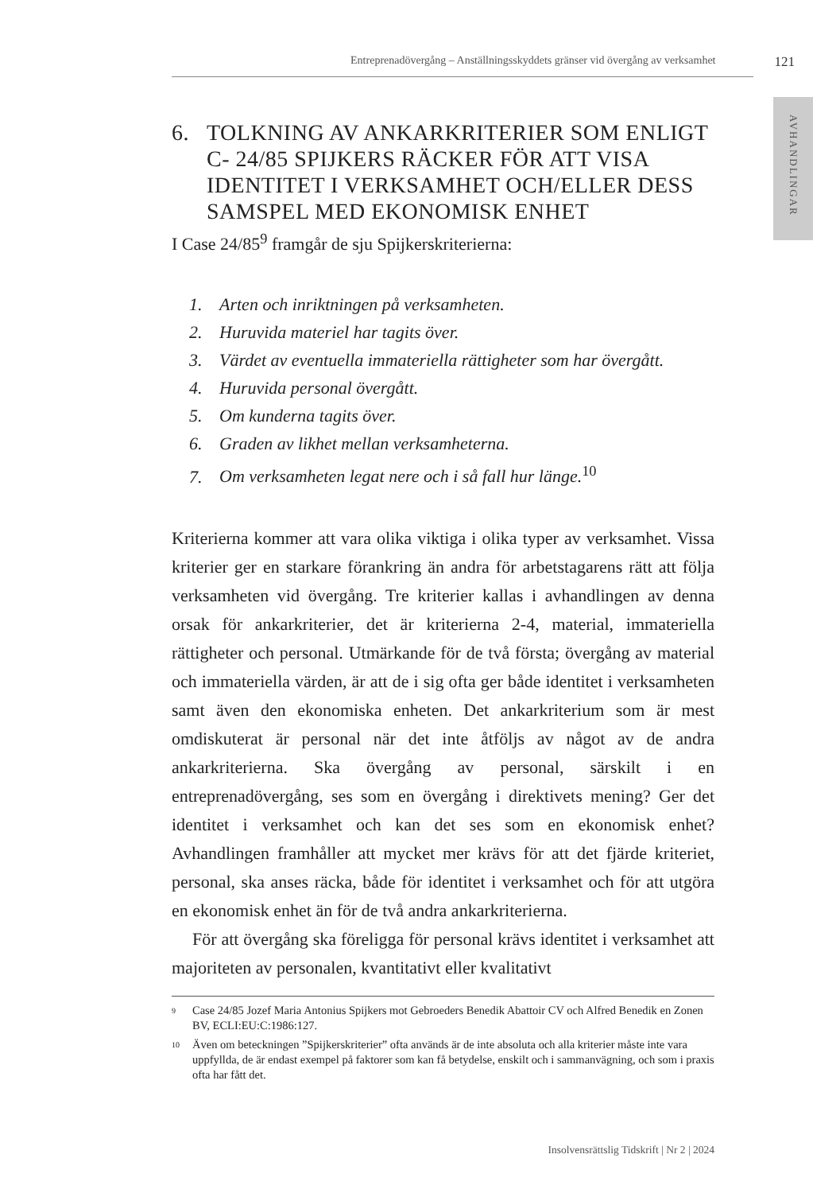Entreprenadövergång – Anställningsskyddets gränser vid övergång av verksamhet 121
AVHANDLINGAR
6. TOLKNING AV ANKARKRITERIER SOM ENLIGT C- 24/85 SPIJKERS RÄCKER FÖR ATT VISA IDENTITET I VERKSAMHET OCH/ELLER DESS SAMSPEL MED EKONOMISK ENHET
I Case 24/85<sup>9</sup> framgår de sju Spijkerskriterierna:
1. Arten och inriktningen på verksamheten.
2. Huruvida materiel har tagits över.
3. Värdet av eventuella immateriella rättigheter som har övergått.
4. Huruvida personal övergått.
5. Om kunderna tagits över.
6. Graden av likhet mellan verksamheterna.
7. Om verksamheten legat nere och i så fall hur länge.<sup>10</sup>
Kriterierna kommer att vara olika viktiga i olika typer av verksamhet. Vissa kriterier ger en starkare förankring än andra för arbetstagarens rätt att följa verksamheten vid övergång. Tre kriterier kallas i avhandlingen av denna orsak för ankarkriterier, det är kriterierna 2-4, material, immateriella rättigheter och personal. Utmärkande för de två första; övergång av material och immateriella värden, är att de i sig ofta ger både identitet i verksamheten samt även den ekonomiska enheten. Det ankarkriterium som är mest omdiskuterat är personal när det inte åtföljs av något av de andra ankarkriterierna. Ska övergång av personal, särskilt i en entreprenadövergång, ses som en övergång i direktivets mening? Ger det identitet i verksamhet och kan det ses som en ekonomisk enhet? Avhandlingen framhåller att mycket mer krävs för att det fjärde kriteriet, personal, ska anses räcka, både för identitet i verksamhet och för att utgöra en ekonomisk enhet än för de två andra ankarkriterierna.
För att övergång ska föreligga för personal krävs identitet i verksamhet att majoriteten av personalen, kvantitativt eller kvalitativt
9 Case 24/85 Jozef Maria Antonius Spijkers mot Gebroeders Benedik Abattoir CV och Alfred Benedik en Zonen BV, ECLI:EU:C:1986:127.
10 Även om beteckningen ”Spijkerskriterier” ofta används är de inte absoluta och alla kriterier måste inte vara uppfyllda, de är endast exempel på faktorer som kan få betydelse, enskilt och i sammanvägning, och som i praxis ofta har fått det.
Insolvensrättslig Tidskrift | Nr 2 | 2024